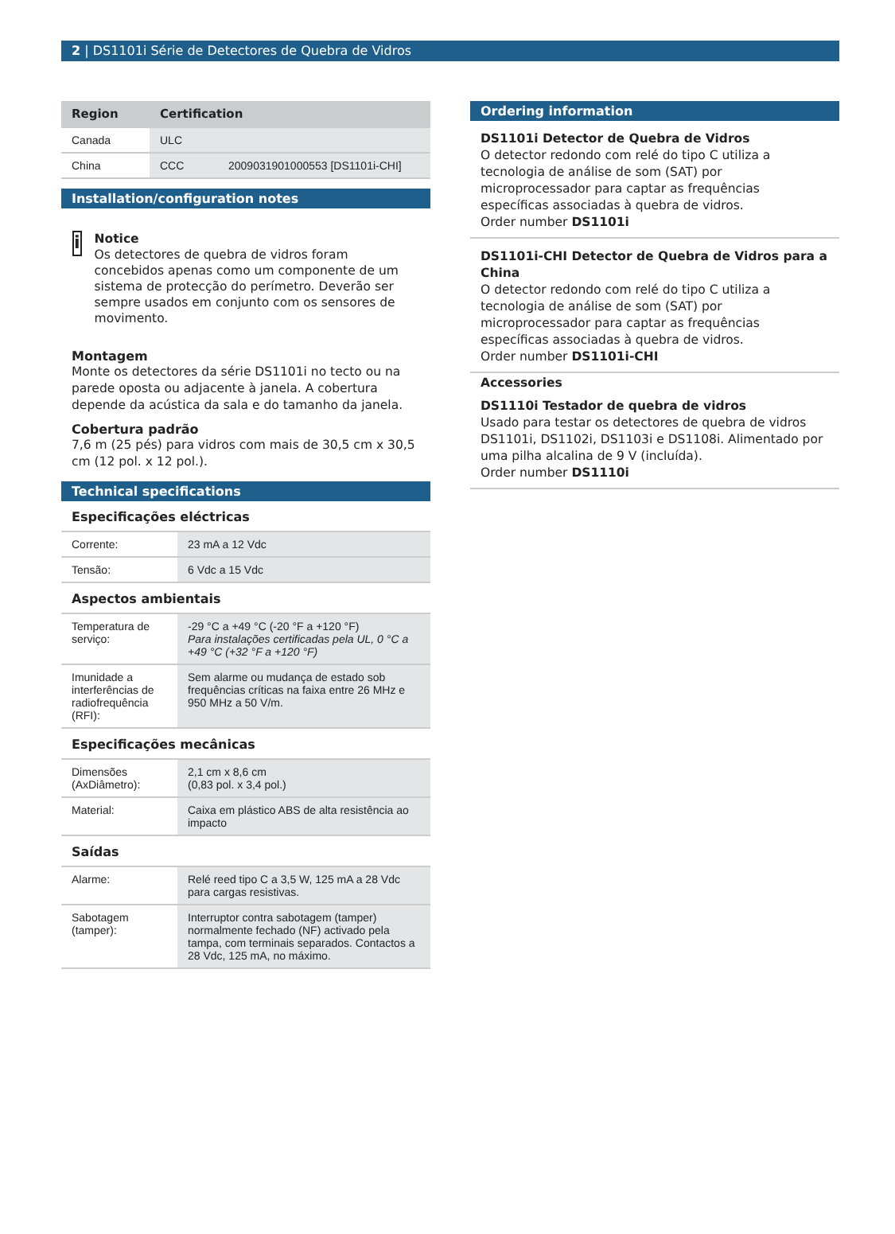2 | DS1101i Série de Detectores de Quebra de Vidros
| Region | Certification | |
| --- | --- | --- |
| Canada | ULC | |
| China | CCC | 2009031901000553 [DS1101i-CHI] |
Installation/configuration notes
i
Notice
Os detectores de quebra de vidros foram concebidos apenas como um componente de um sistema de protecção do perímetro. Deverão ser sempre usados em conjunto com os sensores de movimento.
Montagem
Monte os detectores da série DS1101i no tecto ou na parede oposta ou adjacente à janela. A cobertura depende da acústica da sala e do tamanho da janela.
Cobertura padrão
7,6 m (25 pés) para vidros com mais de 30,5 cm x 30,5 cm (12 pol. x 12 pol.).
Technical specifications
Especificações eléctricas
| Corrente: | 23 mA a 12 Vdc |
| Tensão: | 6 Vdc a 15 Vdc |
Aspectos ambientais
| Temperatura de serviço: | -29 °C a +49 °C (-20 °F a +120 °F) Para instalações certificadas pela UL, 0 °C a +49 °C (+32 °F a +120 °F) |
| Imunidade a interferências de radiofrequência (RFI): | Sem alarme ou mudança de estado sob frequências críticas na faixa entre 26 MHz e 950 MHz a 50 V/m. |
Especificações mecânicas
| Dimensões (AxDiâmetro): | 2,1 cm x 8,6 cm (0,83 pol. x 3,4 pol.) |
| Material: | Caixa em plástico ABS de alta resistência ao impacto |
Saídas
| Alarme: | Relé reed tipo C a 3,5 W, 125 mA a 28 Vdc para cargas resistivas. |
| Sabotagem (tamper): | Interruptor contra sabotagem (tamper) normalmente fechado (NF) activado pela tampa, com terminais separados. Contactos a 28 Vdc, 125 mA, no máximo. |
Ordering information
DS1101i Detector de Quebra de Vidros
O detector redondo com relé do tipo C utiliza a tecnologia de análise de som (SAT) por microprocessador para captar as frequências específicas associadas à quebra de vidros.
Order number DS1101i
DS1101i-CHI Detector de Quebra de Vidros para a China
O detector redondo com relé do tipo C utiliza a tecnologia de análise de som (SAT) por microprocessador para captar as frequências específicas associadas à quebra de vidros.
Order number DS1101i-CHI
Accessories
DS1110i Testador de quebra de vidros
Usado para testar os detectores de quebra de vidros DS1101i, DS1102i, DS1103i e DS1108i. Alimentado por uma pilha alcalina de 9 V (incluída).
Order number DS1110i